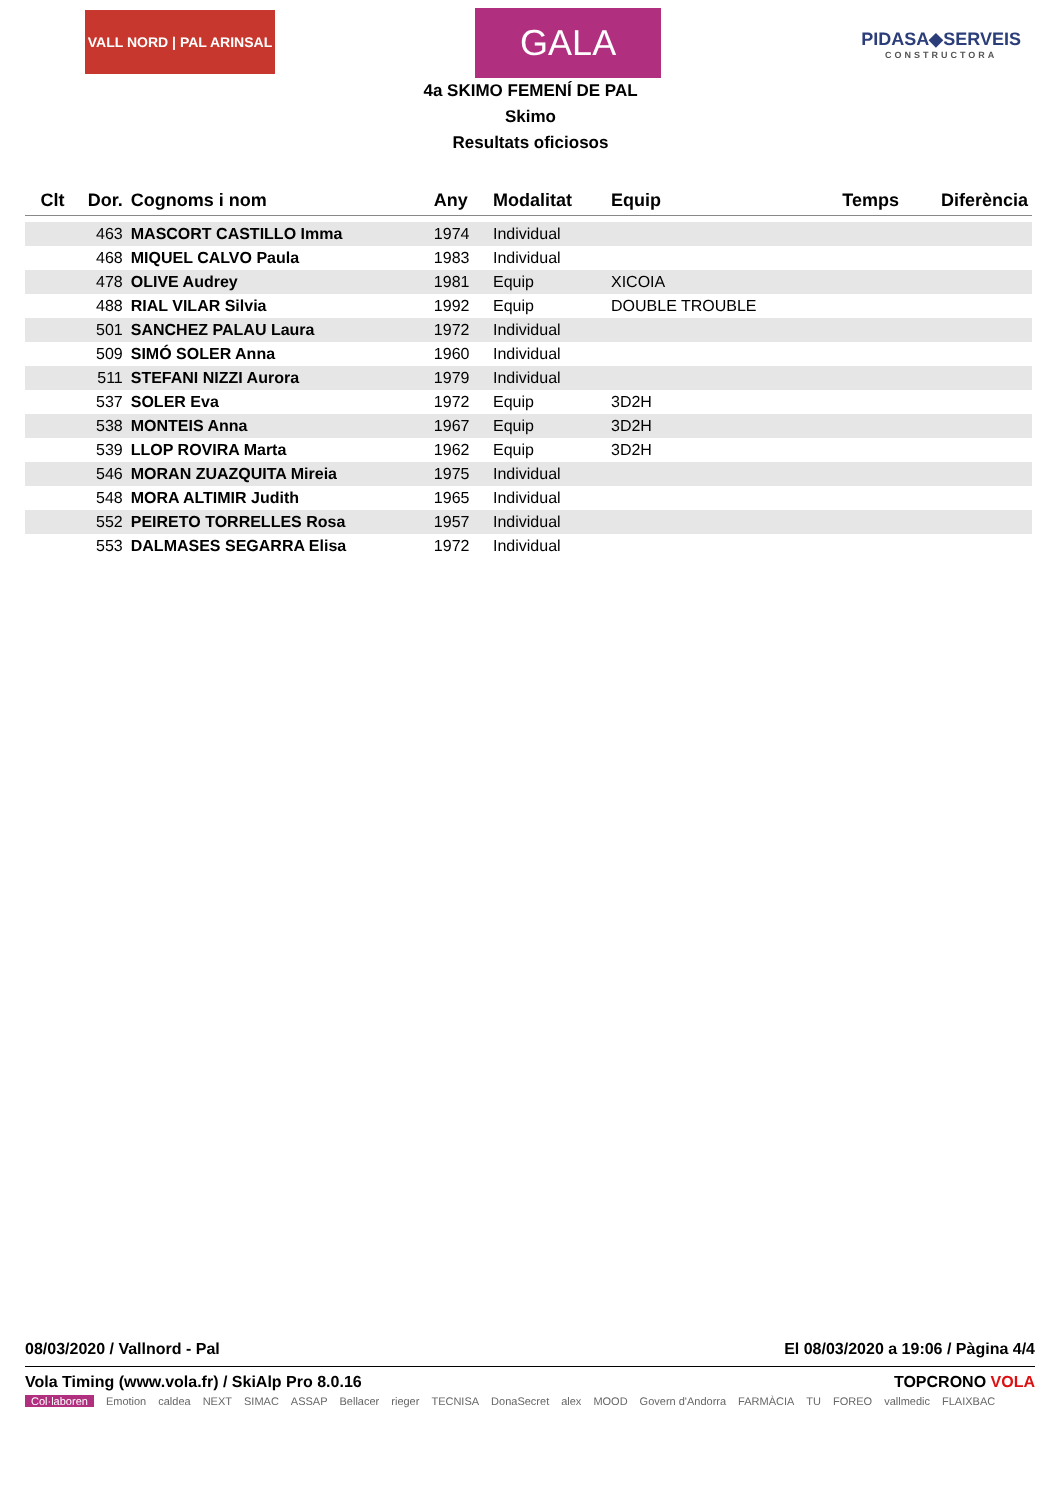VALL NORD | PAL ARINSAL
GALA
PIDASA◆SERVEIS
CONSTRUCTORA
4a SKIMO FEMENÍ DE PAL
Skimo
Resultats oficiosos
| Clt | Dor. | Cognoms i nom | Any | Modalitat | Equip | Temps | Diferència |
| --- | --- | --- | --- | --- | --- | --- | --- |
| | 463 | MASCORT CASTILLO Imma | 1974 | Individual | | | |
| | 468 | MIQUEL CALVO Paula | 1983 | Individual | | | |
| | 478 | OLIVE Audrey | 1981 | Equip | XICOIA | | |
| | 488 | RIAL VILAR Silvia | 1992 | Equip | DOUBLE TROUBLE | | |
| | 501 | SANCHEZ PALAU Laura | 1972 | Individual | | | |
| | 509 | SIMÓ SOLER Anna | 1960 | Individual | | | |
| | 511 | STEFANI NIZZI Aurora | 1979 | Individual | | | |
| | 537 | SOLER Eva | 1972 | Equip | 3D2H | | |
| | 538 | MONTEIS Anna | 1967 | Equip | 3D2H | | |
| | 539 | LLOP ROVIRA Marta | 1962 | Equip | 3D2H | | |
| | 546 | MORAN ZUAZQUITA Mireia | 1975 | Individual | | | |
| | 548 | MORA ALTIMIR Judith | 1965 | Individual | | | |
| | 552 | PEIRETO TORRELLES Rosa | 1957 | Individual | | | |
| | 553 | DALMASES SEGARRA Elisa | 1972 | Individual | | | |
08/03/2020 / Vallnord - Pal El 08/03/2020 a 19:06 / Pàgina 4/4
Vola Timing (www.vola.fr) / SkiAlp Pro 8.0.16 TOPCRONO VOLA
Col·laboren Emotion caldea NEXT SIMAC ASSAP Bellacer rieger TECNISA DonaSecret alex MOOD Govern d'Andorra FARMÀCIA TU FOREO vallmedic FLAIXBAC